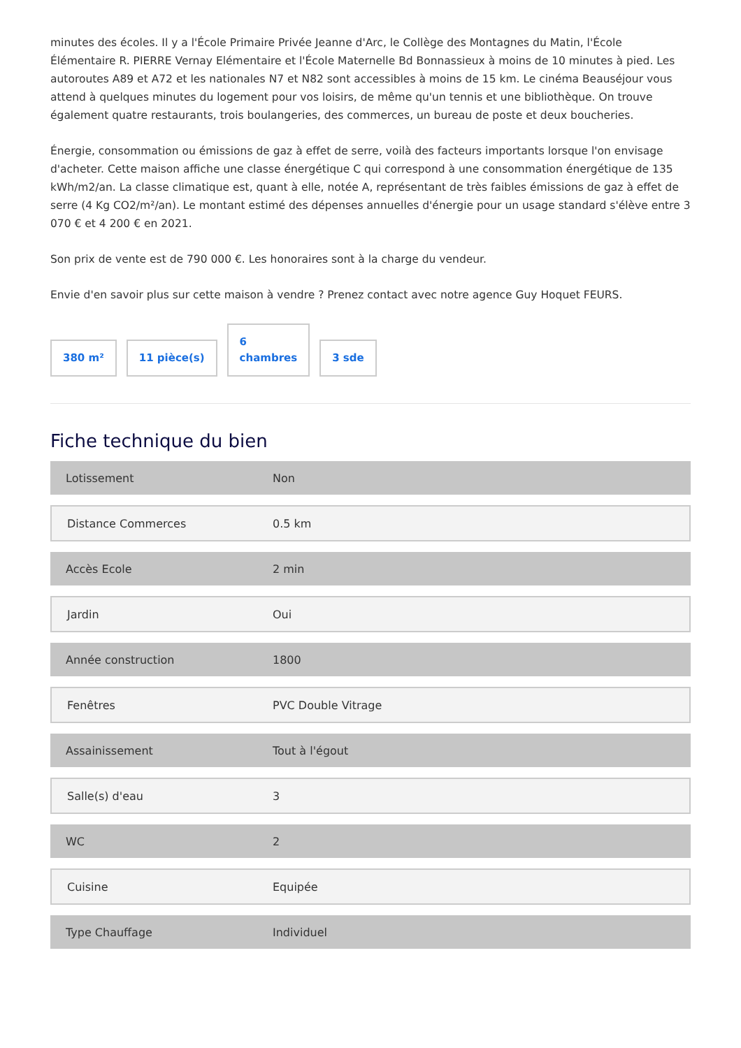minutes des écoles. Il y a l'École Primaire Privée Jeanne d'Arc, le Collège des Montagnes du Matin, l'École Élémentaire R. PIERRE Vernay Elémentaire et l'École Maternelle Bd Bonnassieux à moins de 10 minutes à pied. Les autoroutes A89 et A72 et les nationales N7 et N82 sont accessibles à moins de 15 km. Le cinéma Beauséjour vous attend à quelques minutes du logement pour vos loisirs, de même qu'un tennis et une bibliothèque. On trouve également quatre restaurants, trois boulangeries, des commerces, un bureau de poste et deux boucheries.
Énergie, consommation ou émissions de gaz à effet de serre, voilà des facteurs importants lorsque l'on envisage d'acheter. Cette maison affiche une classe énergétique C qui correspond à une consommation énergétique de 135 kWh/m2/an. La classe climatique est, quant à elle, notée A, représentant de très faibles émissions de gaz à effet de serre (4 Kg CO2/m²/an). Le montant estimé des dépenses annuelles d'énergie pour un usage standard s'élève entre 3 070 € et 4 200 € en 2021.
Son prix de vente est de 790 000 €. Les honoraires sont à la charge du vendeur.
Envie d'en savoir plus sur cette maison à vendre ? Prenez contact avec notre agence Guy Hoquet FEURS.
380 m²
11 pièce(s)
6
chambres
3 sde
Fiche technique du bien
| Lotissement | Non |
| Distance Commerces | 0.5 km |
| Accès Ecole | 2 min |
| Jardin | Oui |
| Année construction | 1800 |
| Fenêtres | PVC Double Vitrage |
| Assainissement | Tout à l'égout |
| Salle(s) d'eau | 3 |
| WC | 2 |
| Cuisine | Equipée |
| Type Chauffage | Individuel |